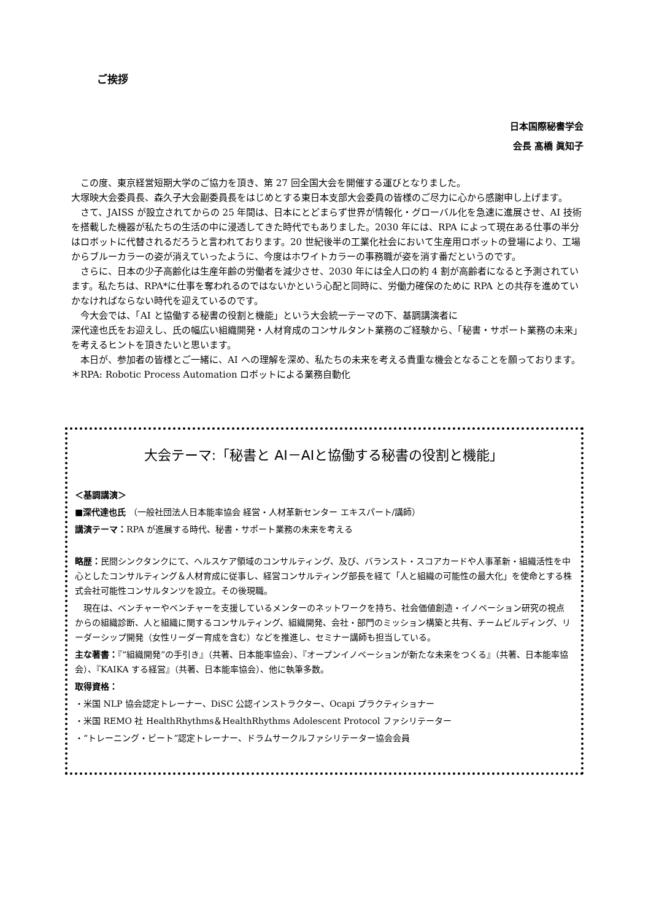ご挨拶
日本国際秘書学会
会長 髙橋 眞知子
この度、東京経営短期大学のご協力を頂き、第 27 回全国大会を開催する運びとなりました。
大塚映大会委員長、森久子大会副委員長をはじめとする東日本支部大会委員の皆様のご尽力に心から感謝申し上げます。
さて、JAISS が設立されてからの 25 年間は、日本にとどまらず世界が情報化・グローバル化を急速に進展させ、AI 技術を搭載した機器が私たちの生活の中に浸透してきた時代でもありました。2030 年には、RPA によって現在ある仕事の半分はロボットに代替されるだろうと言われております。20 世紀後半の工業化社会において生産用ロボットの登場により、工場からブルーカラーの姿が消えていったように、今度はホワイトカラーの事務職が姿を消す番だというのです。
さらに、日本の少子高齢化は生産年齢の労働者を減少させ、2030 年には全人口の約 4 割が高齢者になると予測されています。私たちは、RPA*に仕事を奪われるのではないかという心配と同時に、労働力確保のために RPA との共存を進めていかなければならない時代を迎えているのです。
今大会では、「AI と協働する秘書の役割と機能」という大会統一テーマの下、基調講演者に
深代達也氏をお迎えし、氏の幅広い組織開発・人材育成のコンサルタント業務のご経験から、「秘書・サポート業務の未来」を考えるヒントを頂きたいと思います。
本日が、参加者の皆様とご一緒に、AI への理解を深め、私たちの未来を考える貴重な機会となることを願っております。
＊RPA: Robotic Process Automation ロボットによる業務自動化
大会テーマ:「秘書と AI－AIと協働する秘書の役割と機能」
＜基調講演＞
■深代達也氏 （一般社団法人日本能率協会 経営・人材革新センター エキスパート/講師）
講演テーマ：RPA が進展する時代、秘書・サポート業務の未来を考える
略歴：民間シンクタンクにて、ヘルスケア領域のコンサルティング、及び、バランスト・スコアカードや人事革新・組織活性を中心としたコンサルティング＆人材育成に従事し、経営コンサルティング部長を経て「人と組織の可能性の最大化」を使命とする株式会社可能性コンサルタンツを設立。その後現職。
現在は、ベンチャーやベンチャーを支援しているメンターのネットワークを持ち、社会価値創造・イノベーション研究の視点からの組織診断、人と組織に関するコンサルティング、組織開発、会社・部門のミッション構築と共有、チームビルディング、リーダーシップ開発（女性リーダー育成を含む）などを推進し、セミナー講師も担当している。
主な著書：『“組織開発”の手引き』（共著、日本能率協会）、『オープンイノベーションが新たな未来をつくる』（共著、日本能率協会）、『KAIKA する経営』（共著、日本能率協会）、他に執筆多数。
取得資格：
・米国 NLP 協会認定トレーナー、DiSC 公認インストラクター、Ocapi プラクティショナー
・米国 REMO 社 HealthRhythms＆HealthRhythms Adolescent Protocol ファシリテーター
・“トレーニング・ビート”認定トレーナー、ドラムサークルファシリテーター協会会員